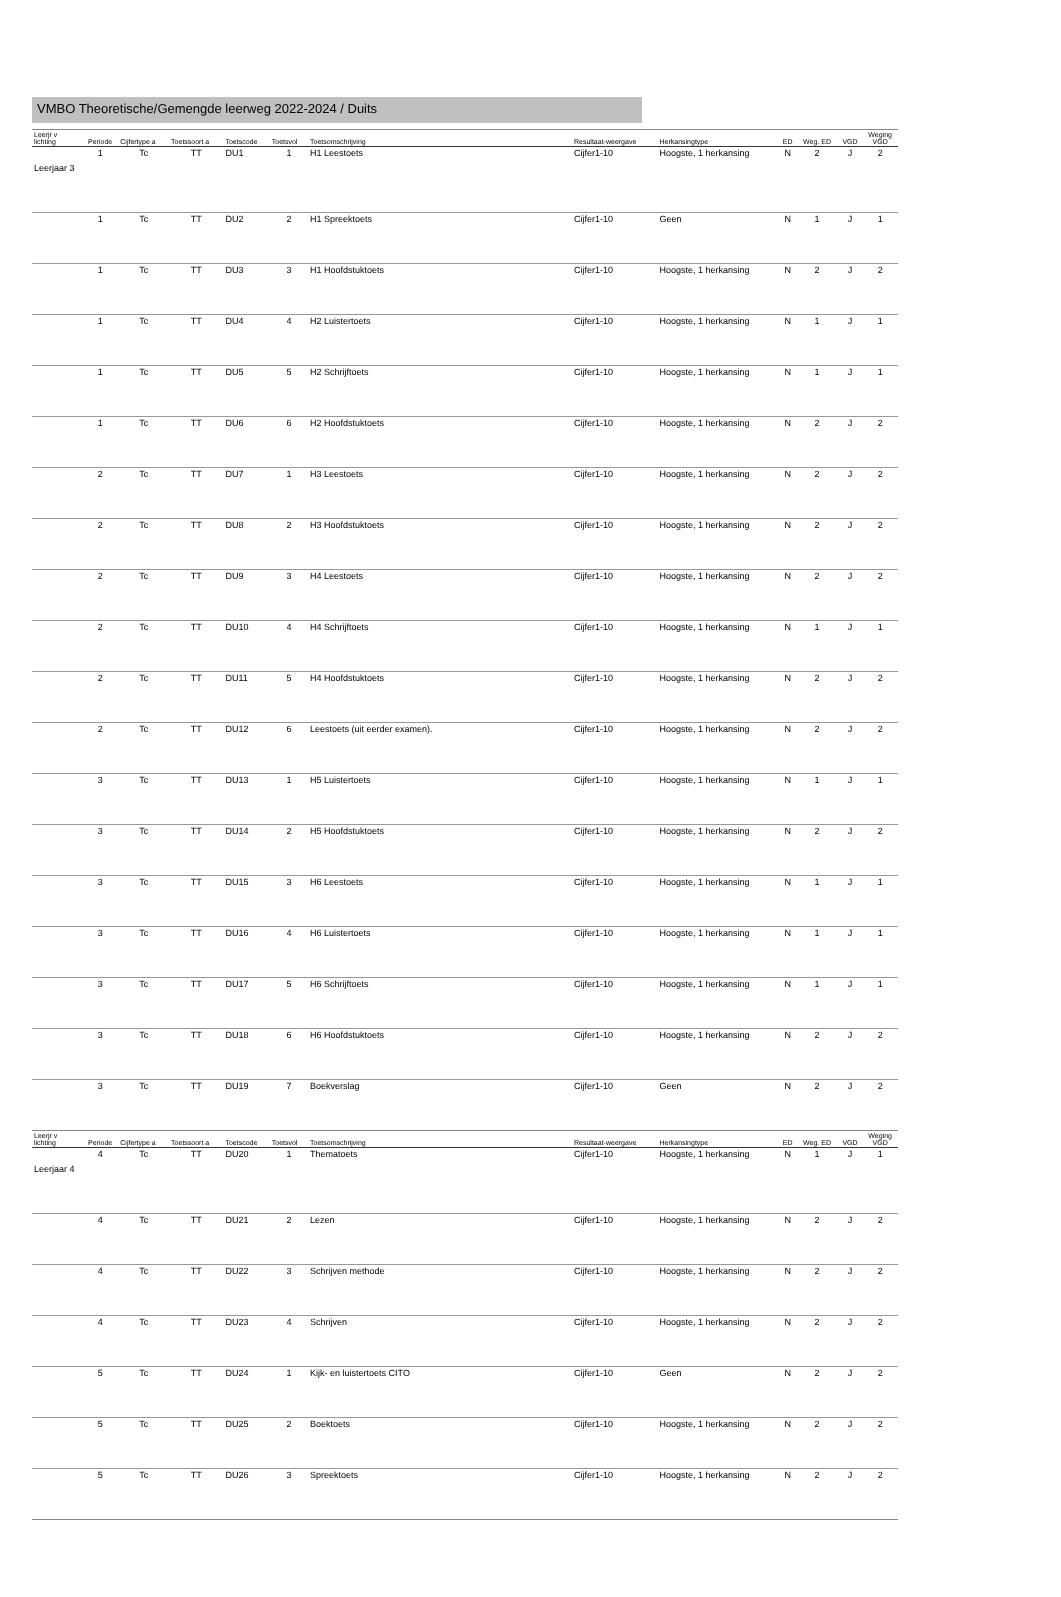VMBO Theoretische/Gemengde leerweg 2022-2024 / Duits
| Leerjr v lichting | Periode | Cijfertype a | Toetssoort a | Toetscode | Toetsvol | Toetsomschrijving | Resultaat-weergave | Herkansingtype | ED | Weg. ED | VGD | Weging VGD |
| --- | --- | --- | --- | --- | --- | --- | --- | --- | --- | --- | --- | --- |
| Leerjaar 3 | 1 | Tc | TT | DU1 | 1 | H1 Leestoets | Cijfer1-10 | Hoogste, 1 herkansing | N | 2 | J | 2 |
| | 1 | Tc | TT | DU2 | 2 | H1 Spreektoets | Cijfer1-10 | Geen | N | 1 | J | 1 |
| | 1 | Tc | TT | DU3 | 3 | H1 Hoofdstuktoets | Cijfer1-10 | Hoogste, 1 herkansing | N | 2 | J | 2 |
| | 1 | Tc | TT | DU4 | 4 | H2 Luistertoets | Cijfer1-10 | Hoogste, 1 herkansing | N | 1 | J | 1 |
| | 1 | Tc | TT | DU5 | 5 | H2 Schrijftoets | Cijfer1-10 | Hoogste, 1 herkansing | N | 1 | J | 1 |
| | 1 | Tc | TT | DU6 | 6 | H2 Hoofdstuktoets | Cijfer1-10 | Hoogste, 1 herkansing | N | 2 | J | 2 |
| | 2 | Tc | TT | DU7 | 1 | H3 Leestoets | Cijfer1-10 | Hoogste, 1 herkansing | N | 2 | J | 2 |
| | 2 | Tc | TT | DU8 | 2 | H3 Hoofdstuktoets | Cijfer1-10 | Hoogste, 1 herkansing | N | 2 | J | 2 |
| | 2 | Tc | TT | DU9 | 3 | H4 Leestoets | Cijfer1-10 | Hoogste, 1 herkansing | N | 2 | J | 2 |
| | 2 | Tc | TT | DU10 | 4 | H4 Schrijftoets | Cijfer1-10 | Hoogste, 1 herkansing | N | 1 | J | 1 |
| | 2 | Tc | TT | DU11 | 5 | H4 Hoofdstuktoets | Cijfer1-10 | Hoogste, 1 herkansing | N | 2 | J | 2 |
| | 2 | Tc | TT | DU12 | 6 | Leestoets (uit eerder examen). | Cijfer1-10 | Hoogste, 1 herkansing | N | 2 | J | 2 |
| | 3 | Tc | TT | DU13 | 1 | H5 Luistertoets | Cijfer1-10 | Hoogste, 1 herkansing | N | 1 | J | 1 |
| | 3 | Tc | TT | DU14 | 2 | H5 Hoofdstuktoets | Cijfer1-10 | Hoogste, 1 herkansing | N | 2 | J | 2 |
| | 3 | Tc | TT | DU15 | 3 | H6 Leestoets | Cijfer1-10 | Hoogste, 1 herkansing | N | 1 | J | 1 |
| | 3 | Tc | TT | DU16 | 4 | H6 Luistertoets | Cijfer1-10 | Hoogste, 1 herkansing | N | 1 | J | 1 |
| | 3 | Tc | TT | DU17 | 5 | H6 Schrijftoets | Cijfer1-10 | Hoogste, 1 herkansing | N | 1 | J | 1 |
| | 3 | Tc | TT | DU18 | 6 | H6 Hoofdstuktoets | Cijfer1-10 | Hoogste, 1 herkansing | N | 2 | J | 2 |
| | 3 | Tc | TT | DU19 | 7 | Boekverslag | Cijfer1-10 | Geen | N | 2 | J | 2 |
| Leerjr v lichting | Periode | Cijfertype a | Toetssoort a | Toetscode | Toetsvol | Toetsomschrijving | Resultaat-weergave | Herkansingtype | ED | Weg. ED | VGD | Weging VGD |
| Leerjaar 4 | 4 | Tc | TT | DU20 | 1 | Thematoets | Cijfer1-10 | Hoogste, 1 herkansing | N | 1 | J | 1 |
| | 4 | Tc | TT | DU21 | 2 | Lezen | Cijfer1-10 | Hoogste, 1 herkansing | N | 2 | J | 2 |
| | 4 | Tc | TT | DU22 | 3 | Schrijven methode | Cijfer1-10 | Hoogste, 1 herkansing | N | 2 | J | 2 |
| | 4 | Tc | TT | DU23 | 4 | Schrijven | Cijfer1-10 | Hoogste, 1 herkansing | N | 2 | J | 2 |
| | 5 | Tc | TT | DU24 | 1 | Kijk- en luistertoets CITO | Cijfer1-10 | Geen | N | 2 | J | 2 |
| | 5 | Tc | TT | DU25 | 2 | Boektoets | Cijfer1-10 | Hoogste, 1 herkansing | N | 2 | J | 2 |
| | 5 | Tc | TT | DU26 | 3 | Spreektoets | Cijfer1-10 | Hoogste, 1 herkansing | N | 2 | J | 2 |